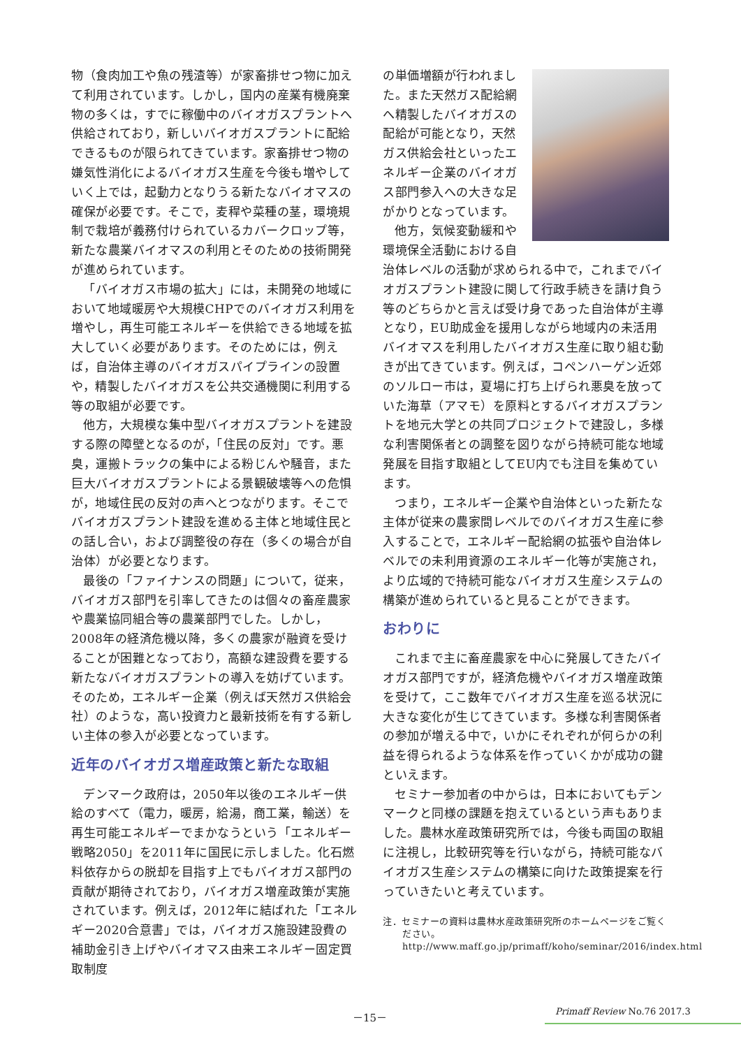物（食肉加工や魚の残渣等）が家畜排せつ物に加えて利用されています。しかし，国内の産業有機廃棄物の多くは，すでに稼働中のバイオガスプラントへ供給されており，新しいバイオガスプラントに配給できるものが限られてきています。家畜排せつ物の嫌気性消化によるバイオガス生産を今後も増やしていく上では，起動力となりうる新たなバイオマスの確保が必要です。そこで，麦稈や菜種の茎，環境規制で栽培が義務付けられているカバークロップ等，新たな農業バイオマスの利用とそのための技術開発が進められています。
「バイオガス市場の拡大」には，未開発の地域において地域暖房や大規模CHPでのバイオガス利用を増やし，再生可能エネルギーを供給できる地域を拡大していく必要があります。そのためには，例えば，自治体主導のバイオガスパイプラインの設置や，精製したバイオガスを公共交通機関に利用する等の取組が必要です。
他方，大規模な集中型バイオガスプラントを建設する際の障壁となるのが，「住民の反対」です。悪臭，運搬トラックの集中による粉じんや騒音，また巨大バイオガスプラントによる景観破壊等への危惧が，地域住民の反対の声へとつながります。そこでバイオガスプラント建設を進める主体と地域住民との話し合い，および調整役の存在（多くの場合が自治体）が必要となります。
最後の「ファイナンスの問題」について，従来，バイオガス部門を引率してきたのは個々の畜産農家や農業協同組合等の農業部門でした。しかし，2008年の経済危機以降，多くの農家が融資を受けることが困難となっており，高額な建設費を要する新たなバイオガスプラントの導入を妨げています。そのため，エネルギー企業（例えば天然ガス供給会社）のような，高い投資力と最新技術を有する新しい主体の参入が必要となっています。
近年のバイオガス増産政策と新たな取組
デンマーク政府は，2050年以後のエネルギー供給のすべて（電力，暖房，給湯，商工業，輸送）を再生可能エネルギーでまかなうという「エネルギー戦略2050」を2011年に国民に示しました。化石燃料依存からの脱却を目指す上でもバイオガス部門の貢献が期待されており，バイオガス増産政策が実施されています。例えば，2012年に結ばれた「エネルギー2020合意書」では，バイオガス施設建設費の補助金引き上げやバイオマス由来エネルギー固定買取制度
の単価増額が行われました。また天然ガス配給網へ精製したバイオガスの配給が可能となり，天然ガス供給会社といったエネルギー企業のバイオガス部門参入への大きな足がかりとなっています。
他方，気候変動緩和や環境保全活動における自治体レベルの活動が求められる中で，これまでバイオガスプラント建設に関して行政手続きを請け負う等のどちらかと言えば受け身であった自治体が主導となり，EU助成金を援用しながら地域内の未活用バイオマスを利用したバイオガス生産に取り組む動きが出てきています。例えば，コペンハーゲン近郊のソルロー市は，夏場に打ち上げられ悪臭を放っていた海草（アマモ）を原料とするバイオガスプラントを地元大学との共同プロジェクトで建設し，多様な利害関係者との調整を図りながら持続可能な地域発展を目指す取組としてEU内でも注目を集めています。
つまり，エネルギー企業や自治体といった新たな主体が従来の農家間レベルでのバイオガス生産に参入することで，エネルギー配給網の拡張や自治体レベルでの未利用資源のエネルギー化等が実施され，より広域的で持続可能なバイオガス生産システムの構築が進められていると見ることができます。
おわりに
これまで主に畜産農家を中心に発展してきたバイオガス部門ですが，経済危機やバイオガス増産政策を受けて，ここ数年でバイオガス生産を巡る状況に大きな変化が生じてきています。多様な利害関係者の参加が増える中で，いかにそれぞれが何らかの利益を得られるような体系を作っていくかが成功の鍵といえます。
セミナー参加者の中からは，日本においてもデンマークと同様の課題を抱えているという声もありました。農林水産政策研究所では，今後も両国の取組に注視し，比較研究等を行いながら，持続可能なバイオガス生産システムの構築に向けた政策提案を行っていきたいと考えています。
注．セミナーの資料は農林水産政策研究所のホームページをご覧ください。
http://www.maff.go.jp/primaff/koho/seminar/2016/index.html
－15－ Primaff Review No.76 2017.3